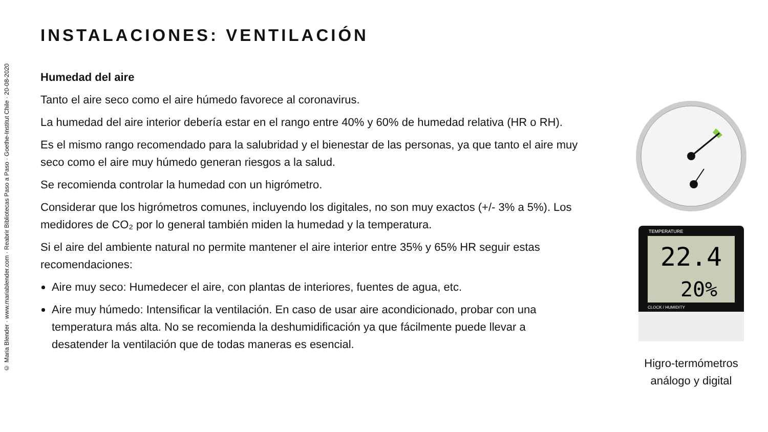© Maria Blender · www.mariablender.com · Reabrir Bibliotecas Paso a Paso · Goethe-Institut Chile · 20-08-2020
INSTALACIONES: VENTILACIÓN
Humedad del aire
Tanto el aire seco como el aire húmedo favorece al coronavirus.
La humedad del aire interior debería estar en el rango entre 40% y 60% de humedad relativa (HR o RH).
Es el mismo rango recomendado para la salubridad y el bienestar de las personas, ya que tanto el aire muy seco como el aire muy húmedo generan riesgos a la salud.
Se recomienda controlar la humedad con un higrómetro.
Considerar que los higrómetros comunes, incluyendo los digitales, no son muy exactos (+/- 3% a 5%). Los medidores de CO₂ por lo general también miden la humedad y la temperatura.
Si el aire del ambiente natural no permite mantener el aire interior entre 35% y 65% HR seguir estas recomendaciones:
Aire muy seco: Humedecer el aire, con plantas de interiores, fuentes de agua, etc.
Aire muy húmedo: Intensificar la ventilación. En caso de usar aire acondicionado, probar con una temperatura más alta. No se recomienda la deshumidificación ya que fácilmente puede llevar a desatender la ventilación que de todas maneras es esencial.
22.4
20%
TEMPERATURE
CLOCK / HUMIDITY
Higro-termómetros
análogo y digital